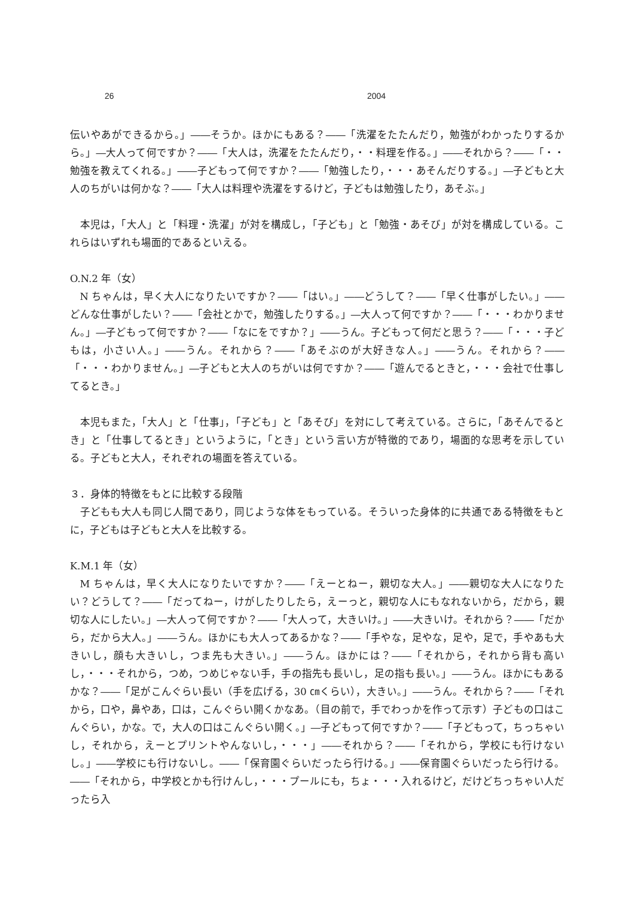26 2004
伝いやあができるから。」――そうか。ほかにもある？――「洗濯をたたんだり，勉強がわかったりするから。」―大人って何ですか？――「大人は，洗濯をたたんだり，・・料理を作る。」――それから？――「・・勉強を教えてくれる。」――子どもって何ですか？――「勉強したり，・・・あそんだりする。」―子どもと大人のちがいは何かな？――「大人は料理や洗濯をするけど，子どもは勉強したり，あそぶ。」
本児は，「大人」と「料理・洗濯」が対を構成し，「子ども」と「勉強・あそび」が対を構成している。これらはいずれも場面的であるといえる。
O.N.2 年（女）
N ちゃんは，早く大人になりたいですか？――「はい。」――どうして？――「早く仕事がしたい。」――どんな仕事がしたい？――「会社とかで，勉強したりする。」―大人って何ですか？――「・・・わかりません。」―子どもって何ですか？――「なにをですか？」――うん。子どもって何だと思う？――「・・・子どもは，小さい人。」――うん。それから？――「あそぶのが大好きな人。」――うん。それから？――「・・・わかりません。」―子どもと大人のちがいは何ですか？――「遊んでるときと，・・・会社で仕事してるとき。」
本児もまた，「大人」と「仕事」，「子ども」と「あそび」を対にして考えている。さらに，「あそんでるとき」と「仕事してるとき」というように，「とき」という言い方が特徴的であり，場面的な思考を示している。子どもと大人，それぞれの場面を答えている。
３．身体的特徴をもとに比較する段階
子どもも大人も同じ人間であり，同じような体をもっている。そういった身体的に共通である特徴をもとに，子どもは子どもと大人を比較する。
K.M.1 年（女）
M ちゃんは，早く大人になりたいですか？――「えーとねー，親切な大人。」――親切な大人になりたい？どうして？――「だってねー，けがしたりしたら，えーっと，親切な人にもなれないから，だから，親切な人にしたい。」―大人って何ですか？――「大人って，大きいけ。」――大きいけ。それから？――「だから，だから大人。」――うん。ほかにも大人ってあるかな？――「手やな，足やな，足や，足で，手やあも大きいし，顔も大きいし，つま先も大きい。」――うん。ほかには？――「それから，それから背も高いし，・・・それから，つめ，つめじゃない手，手の指先も長いし，足の指も長い。」――うん。ほかにもあるかな？――「足がこんぐらい長い（手を広げる，30 ㎝くらい），大きい。」――うん。それから？――「それから，口や，鼻やあ，口は，こんぐらい開くかなあ。（目の前で，手でわっかを作って示す）子どもの口はこんぐらい，かな。で，大人の口はこんぐらい開く。」―子どもって何ですか？――「子どもって，ちっちゃいし，それから，えーとプリントやんないし，・・・」――それから？――「それから，学校にも行けないし。」――学校にも行けないし。――「保育園ぐらいだったら行ける。」――保育園ぐらいだったら行ける。――「それから，中学校とかも行けんし，・・・プールにも，ちょ・・・入れるけど，だけどちっちゃい人だったら入